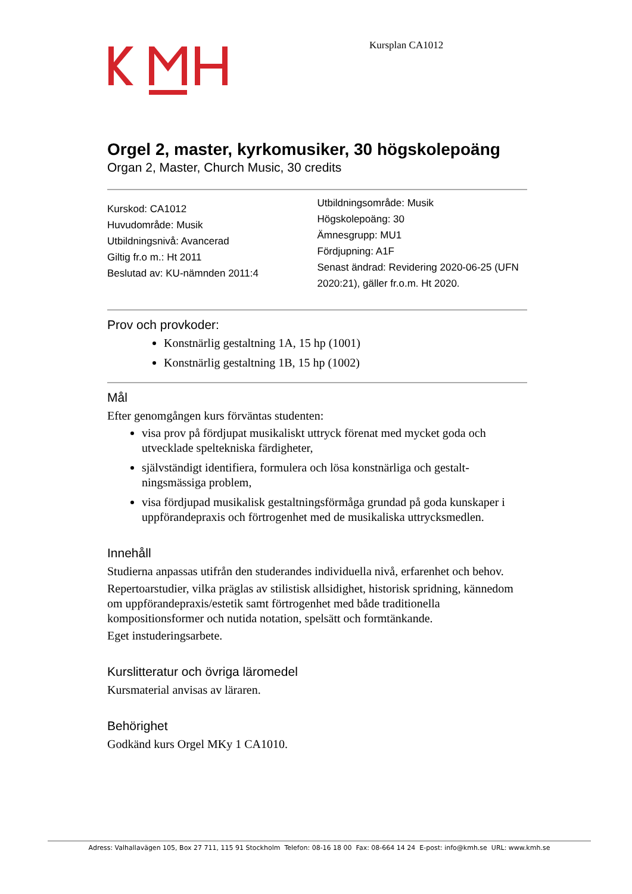Kursplan CA1012
Orgel 2, master, kyrkomusiker, 30 högskolepoäng
Organ 2, Master, Church Music, 30 credits
Kurskod: CA1012
Huvudområde: Musik
Utbildningsnivå: Avancerad
Giltig fr.o m.: Ht 2011
Beslutad av: KU-nämnden 2011:4
Utbildningsområde: Musik
Högskolepoäng: 30
Ämnesgrupp: MU1
Fördjupning: A1F
Senast ändrad: Revidering 2020-06-25 (UFN 2020:21), gäller fr.o.m. Ht 2020.
Prov och provkoder:
Konstnärlig gestaltning 1A, 15 hp (1001)
Konstnärlig gestaltning 1B, 15 hp (1002)
Mål
Efter genomgången kurs förväntas studenten:
visa prov på fördjupat musikaliskt uttryck förenat med mycket goda och utvecklade speltekniska färdigheter,
självständigt identifiera, formulera och lösa konstnärliga och gestalt-ningsmässiga problem,
visa fördjupad musikalisk gestaltningsförmåga grundad på goda kunskaper i uppförandepraxis och förtrogenhet med de musikaliska uttrycksmedlen.
Innehåll
Studierna anpassas utifrån den studerandes individuella nivå, erfarenhet och behov.
Repertoarstudier, vilka präglas av stilistisk allsidighet, historisk spridning, kännedom om uppförandepraxis/estetik samt förtrogenhet med både traditionella kompositionsformer och nutida notation, spelsätt och formtänkande.
Eget instuderingsarbete.
Kurslitteratur och övriga läromedel
Kursmaterial anvisas av läraren.
Behörighet
Godkänd kurs Orgel MKy 1 CA1010.
Adress: Valhallavägen 105, Box 27 711, 115 91 Stockholm Telefon: 08-16 18 00 Fax: 08-664 14 24 E-post: info@kmh.se URL: www.kmh.se